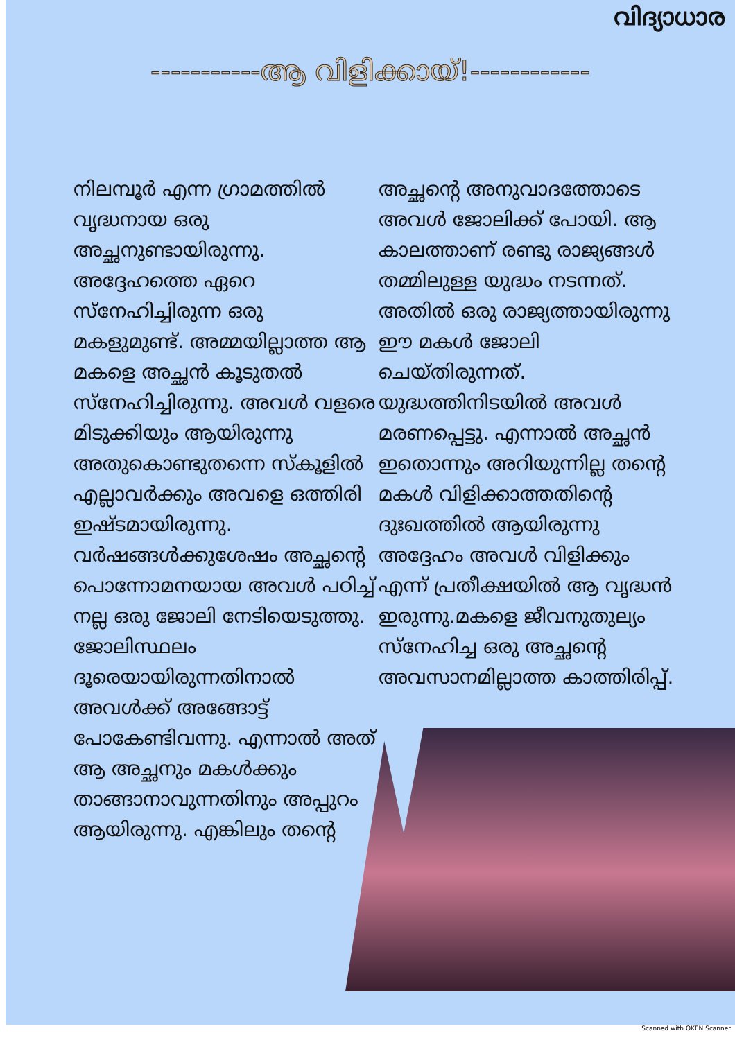വിദ്യാധാര
-----------ആ വിളിക്കായ്!------------
നിലമ്പൂർ എന്ന ഗ്രാമത്തിൽ വൃദ്ധനായ ഒരു അച്ഛനുണ്ടായിരുന്നു. അദ്ദേഹത്തെ ഏറെ സ്നേഹിച്ചിരുന്ന ഒരു മകളുമുണ്ട്. അമ്മയില്ലാത്ത ആ മകളെ അച്ഛൻ കൂടുതൽ സ്നേഹിച്ചിരുന്നു. അവൾ വളരെ മിടുക്കിയും ആയിരുന്നു അതുകൊണ്ടുതന്നെ സ്കൂളിൽ എല്ലാവർക്കും അവളെ ഒത്തിരി ഇഷ്ടമായിരുന്നു. വർഷങ്ങൾക്കുശേഷം അച്ഛന്റെ പൊന്നോമനയായ അവൾ പഠിച്ച് നല്ല ഒരു ജോലി നേടിയെടുത്തു. ജോലിസ്ഥലം ദൂരെയായിരുന്നതിനാൽ അവൾക്ക് അങ്ങോട്ട് പോകേണ്ടിവന്നു. എന്നാൽ അത് ആ അച്ഛനും മകൾക്കും താങ്ങാനാവുന്നതിനും അപ്പുറം ആയിരുന്നു. എങ്കിലും തന്റെ
അച്ഛന്റെ അനുവാദത്തോടെ അവൾ ജോലിക്ക് പോയി. ആ കാലത്താണ് രണ്ടു രാജ്യങ്ങൾ തമ്മിലുള്ള യുദ്ധം നടന്നത്. അതിൽ ഒരു രാജ്യത്തായിരുന്നു ഈ മകൾ ജോലി ചെയ്തിരുന്നത്. യുദ്ധത്തിനിടയിൽ അവൾ മരണപ്പെട്ടു. എന്നാൽ അച്ഛൻ ഇതൊന്നും അറിയുന്നില്ല തന്റെ മകൾ വിളിക്കാത്തതിന്റെ ദുഃഖത്തിൽ ആയിരുന്നു അദ്ദേഹം അവൾ വിളിക്കും എന്ന് പ്രതീക്ഷയിൽ ആ വൃദ്ധൻ ഇരുന്നു.മകളെ ജീവനുതുല്യം സ്നേഹിച്ച ഒരു അച്ഛന്റെ അവസാനമില്ലാത്ത കാത്തിരിപ്പ്.
Scanned with OKEN Scanner